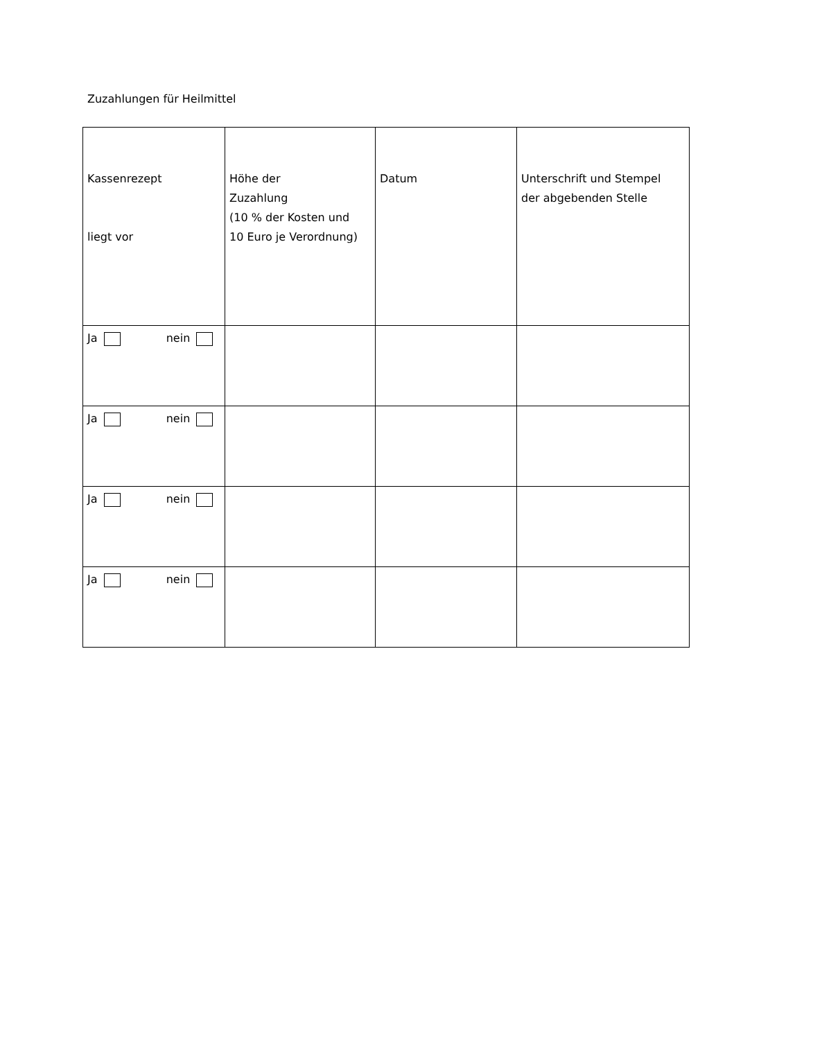Zuzahlungen für Heilmittel
| Kassenrezept liegt vor | Höhe der Zuzahlung (10 % der Kosten und 10 Euro je Verordnung) | Datum | Unterschrift und Stempel der abgebenden Stelle |
| --- | --- | --- | --- |
| Ja nein | | | |
| Ja nein | | | |
| Ja nein | | | |
| Ja nein | | | |